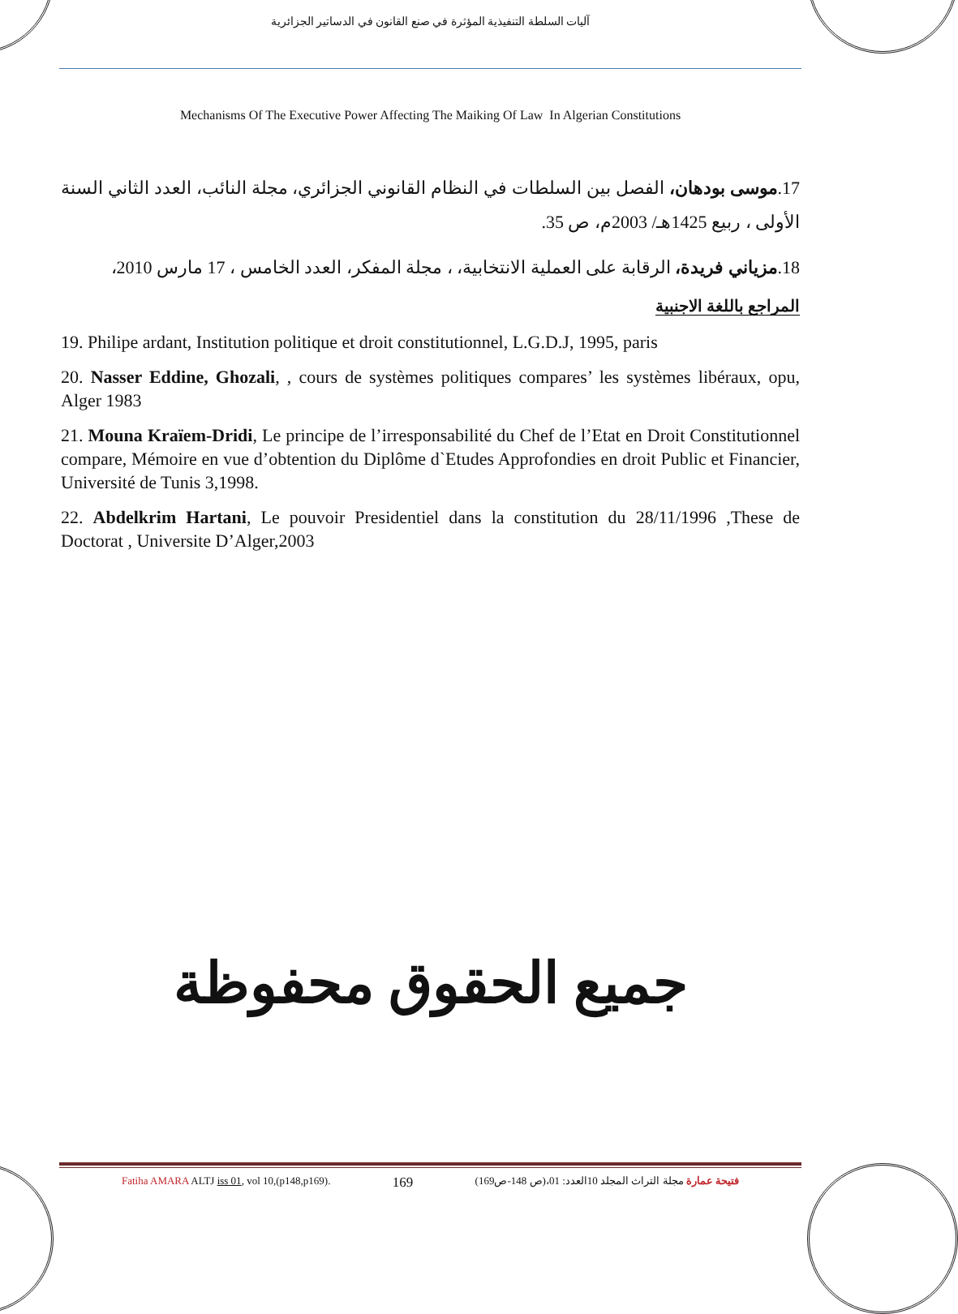آليات السلطة التنفيذية المؤثرة في صنع القانون في الدساتير الجزائرية
Mechanisms Of The Executive Power Affecting The Maiking Of Law In Algerian Constitutions
17.موسى بودهان، الفصل بين السلطات في النظام القانوني الجزائري، مجلة النائب، العدد الثاني السنة الأولى ، ربيع 1425هـ/ 2003م، ص 35.
18.مزياني فريدة، الرقابة على العملية الانتخابية، ، مجلة المفكر، العدد الخامس ، 17 مارس 2010،
المراجع باللغة الاجنبية
19. Philipe ardant, Institution politique et droit constitutionnel, L.G.D.J, 1995, paris
20. Nasser Eddine, Ghozali, , cours de systèmes politiques compares’ les systèmes libéraux, opu, Alger 1983
21. Mouna Kraïem-Dridi, Le principe de l’irresponsabilité du Chef de l’Etat en Droit Constitutionnel compare, Mémoire en vue d’obtention du Diplôme d`Etudes Approfondies en droit Public et Financier, Université de Tunis 3,1998.
22. Abdelkrim Hartani, Le pouvoir Presidentiel dans la constitution du 28/11/1996 ,These de Doctorat , Universite D’Alger,2003
جميع الحقوق محفوظة
Fatiha AMARA ALTJ iss 01, vol 10,(p148,p169). 169 فتيحة عمارة مجلة التراث المجلد 10العدد: 01،(ص 148-ص169)